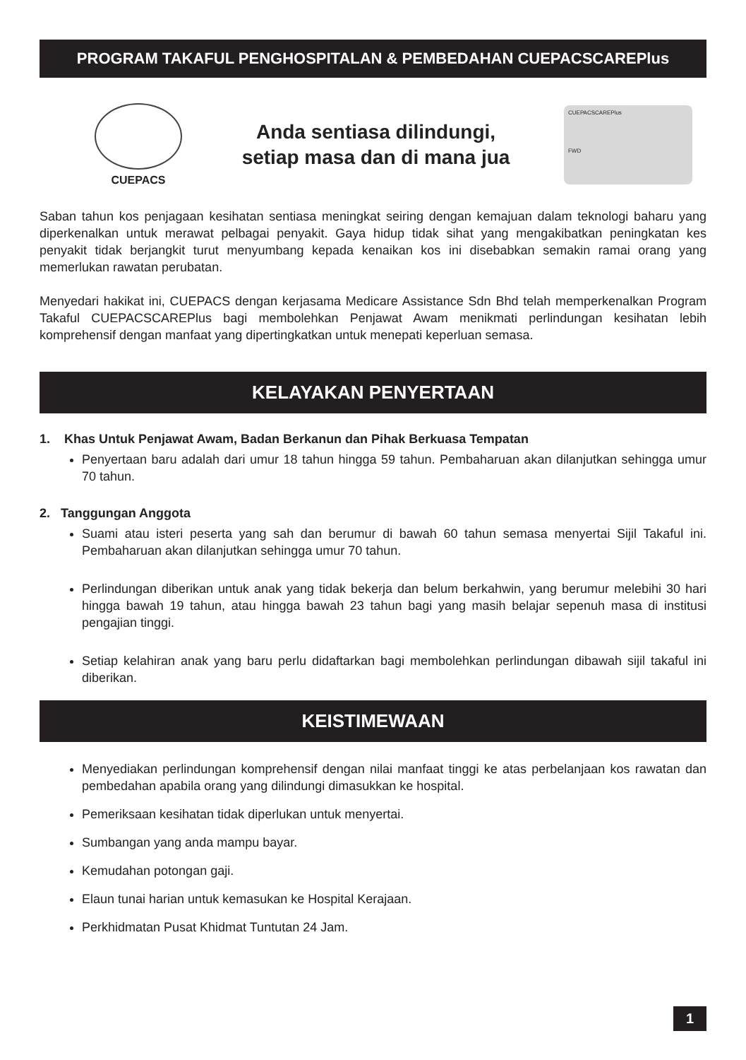PROGRAM TAKAFUL PENGHOSPITALAN & PEMBEDAHAN CUEPACSCAREPlus
CUEPACS
Anda sentiasa dilindungi,
setiap masa dan di mana jua
CUEPACSCAREPlus
FWD
Saban tahun kos penjagaan kesihatan sentiasa meningkat seiring dengan kemajuan dalam teknologi baharu yang diperkenalkan untuk merawat pelbagai penyakit. Gaya hidup tidak sihat yang mengakibatkan peningkatan kes penyakit tidak berjangkit turut menyumbang kepada kenaikan kos ini disebabkan semakin ramai orang yang memerlukan rawatan perubatan.
Menyedari hakikat ini, CUEPACS dengan kerjasama Medicare Assistance Sdn Bhd telah memperkenalkan Program Takaful CUEPACSCAREPlus bagi membolehkan Penjawat Awam menikmati perlindungan kesihatan lebih komprehensif dengan manfaat yang dipertingkatkan untuk menepati keperluan semasa.
KELAYAKAN PENYERTAAN
1. Khas Untuk Penjawat Awam, Badan Berkanun dan Pihak Berkuasa Tempatan
Penyertaan baru adalah dari umur 18 tahun hingga 59 tahun. Pembaharuan akan dilanjutkan sehingga umur 70 tahun.
2. Tanggungan Anggota
Suami atau isteri peserta yang sah dan berumur di bawah 60 tahun semasa menyertai Sijil Takaful ini. Pembaharuan akan dilanjutkan sehingga umur 70 tahun.
Perlindungan diberikan untuk anak yang tidak bekerja dan belum berkahwin, yang berumur melebihi 30 hari hingga bawah 19 tahun, atau hingga bawah 23 tahun bagi yang masih belajar sepenuh masa di institusi pengajian tinggi.
Setiap kelahiran anak yang baru perlu didaftarkan bagi membolehkan perlindungan dibawah sijil takaful ini diberikan.
KEISTIMEWAAN
Menyediakan perlindungan komprehensif dengan nilai manfaat tinggi ke atas perbelanjaan kos rawatan dan pembedahan apabila orang yang dilindungi dimasukkan ke hospital.
Pemeriksaan kesihatan tidak diperlukan untuk menyertai.
Sumbangan yang anda mampu bayar.
Kemudahan potongan gaji.
Elaun tunai harian untuk kemasukan ke Hospital Kerajaan.
Perkhidmatan Pusat Khidmat Tuntutan 24 Jam.
1